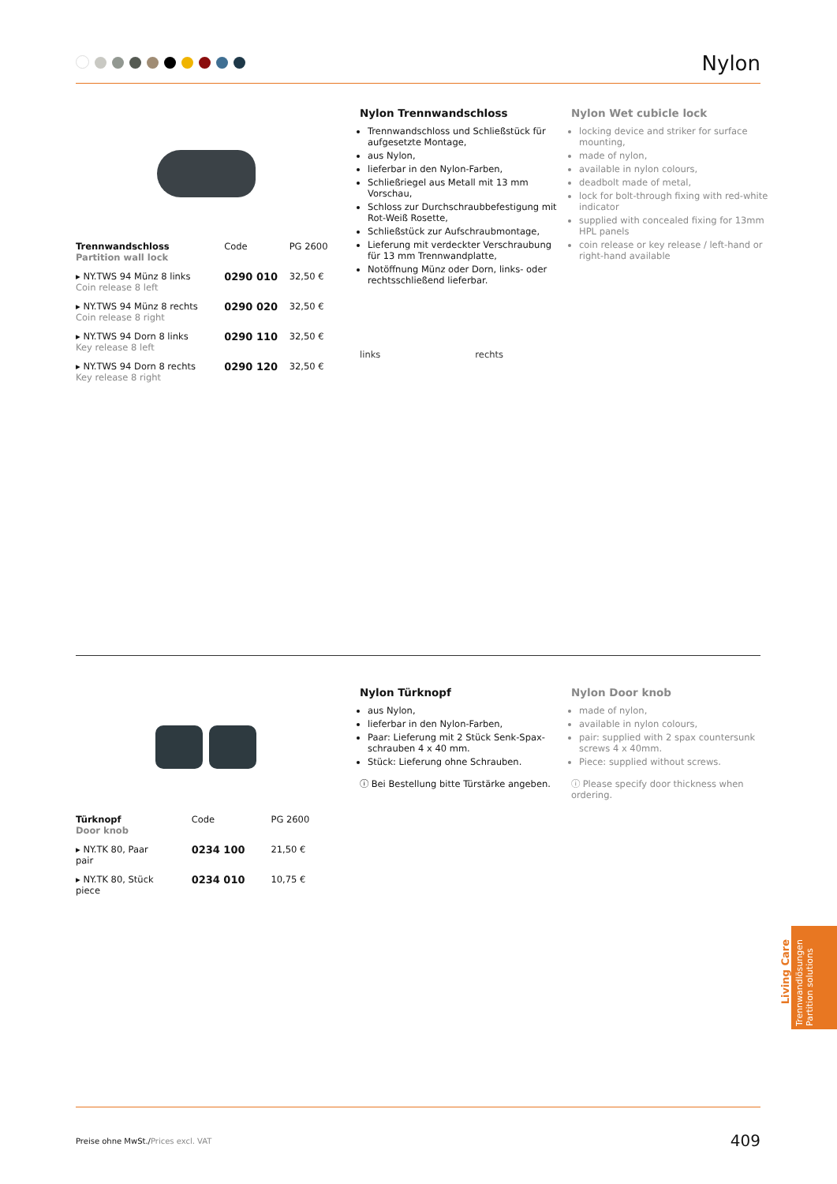Nylon
| Trennwandschloss Partition wall lock | Code | PG 2600 |
| --- | --- | --- |
| ▸ NY.TWS 94 Münz 8 links Coin release 8 left | 0290 010 | 32,50 € |
| ▸ NY.TWS 94 Münz 8 rechts Coin release 8 right | 0290 020 | 32,50 € |
| ▸ NY.TWS 94 Dorn 8 links Key release 8 left | 0290 110 | 32,50 € |
| ▸ NY.TWS 94 Dorn 8 rechts Key release 8 right | 0290 120 | 32,50 € |
Nylon Trennwandschloss
Trennwandschloss und Schließstück für aufgesetzte Montage,
aus Nylon,
lieferbar in den Nylon-Farben,
Schließriegel aus Metall mit 13 mm Vorschau,
Schloss zur Durchschraubbefestigung mit Rot-Weiß Rosette,
Schließstück zur Aufschraubmontage,
Lieferung mit verdeckter Verschraubung für 13 mm Trennwandplatte,
Notöffnung Münz oder Dorn, links- oder rechtsschließend lieferbar.
links rechts
Nylon Wet cubicle lock
locking device and striker for surface mounting,
made of nylon,
available in nylon colours,
deadbolt made of metal,
lock for bolt-through fixing with red-white indicator
supplied with concealed fixing for 13mm HPL panels
coin release or key release / left-hand or right-hand available
| Türknopf Door knob | Code | PG 2600 |
| --- | --- | --- |
| ▸ NY.TK 80, Paar pair | 0234 100 | 21,50 € |
| ▸ NY.TK 80, Stück piece | 0234 010 | 10,75 € |
Nylon Türknopf
aus Nylon,
lieferbar in den Nylon-Farben,
Paar: Lieferung mit 2 Stück Senk-Spax-schrauben 4 x 40 mm.
Stück: Lieferung ohne Schrauben.
ⓘ Bei Bestellung bitte Türstärke angeben.
Nylon Door knob
made of nylon,
available in nylon colours,
pair: supplied with 2 spax countersunk screws 4 x 40mm.
Piece: supplied without screws.
ⓘ Please specify door thickness when ordering.
Living Care
Trennwandlösungen
Partition solutions
Preise ohne MwSt./Prices excl. VAT 409